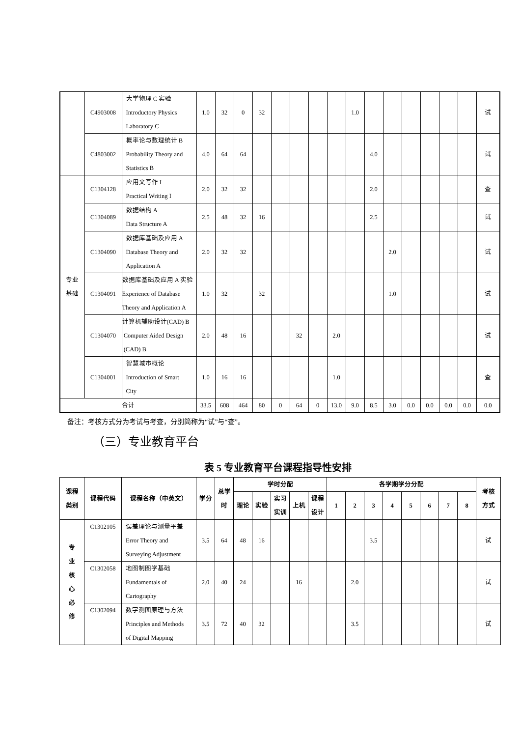| | C4903008 | 大学物理 C 实验 Introductory Physics Laboratory C | 1.0 | 32 | 0 | 32 | | | | | 1.0 | | | | | | | 试 |
| | C4803002 | 概率论与数理统计 B Probability Theory and Statistics B | 4.0 | 64 | 64 | | | | | | | 4.0 | | | | | | 试 |
| 专业 基础 | C1304128 | 应用文写作 I Practical Writing I | 2.0 | 32 | 32 | | | | | | | 2.0 | | | | | | 查 |
| | C1304089 | 数据结构 A Data Structure A | 2.5 | 48 | 32 | 16 | | | | | | 2.5 | | | | | | 试 |
| | C1304090 | 数据库基础及应用 A Database Theory and Application A | 2.0 | 32 | 32 | | | | | | | | 2.0 | | | | | 试 |
| | C1304091 | 数据库基础及应用 A 实验 Experience of Database Theory and Application A | 1.0 | 32 | | 32 | | | | | | | 1.0 | | | | | 试 |
| | C1304070 | 计算机辅助设计(CAD) B Computer Aided Design (CAD) B | 2.0 | 48 | 16 | | | 32 | | 2.0 | | | | | | | | 试 |
| | C1304001 | 智慧城市概论 Introduction of Smart City | 1.0 | 16 | 16 | | | | | 1.0 | | | | | | | | 查 |
| 合计 | | | 33.5 | 608 | 464 | 80 | 0 | 64 | 0 | 13.0 | 9.0 | 8.5 | 3.0 | 0.0 | 0.0 | 0.0 | 0.0 | 0.0 |
备注：考核方式分为考试与考查，分别简称为“试”与“查”。
（三）专业教育平台
表 5 专业教育平台课程指导性安排
| 课程 类别 | 课程代码 | 课程名称（中英文） | 学分 | 总学 时 | 学时分配 | | | | | 各学期学分分配 | | | | | | | | 考核 方式 |
| --- | --- | --- | --- | --- | --- | --- | --- | --- | --- | --- | --- | --- | --- | --- | --- | --- | --- | --- |
| | | | | | 理论 | 实验 | 实习 实训 | 上机 | 课程 设计 | 1 | 2 | 3 | 4 | 5 | 6 | 7 | 8 | |
| 专 业 核 心 必 修 | C1302105 | 误差理论与测量平差 Error Theory and Surveying Adjustment | 3.5 | 64 | 48 | 16 | | | | | | 3.5 | | | | | | 试 |
| | C1302058 | 地图制图学基础 Fundamentals of Cartography | 2.0 | 40 | 24 | | | 16 | | | 2.0 | | | | | | | 试 |
| | C1302094 | 数字测图原理与方法 Principles and Methods of Digital Mapping | 3.5 | 72 | 40 | 32 | | | | | 3.5 | | | | | | | 试 |